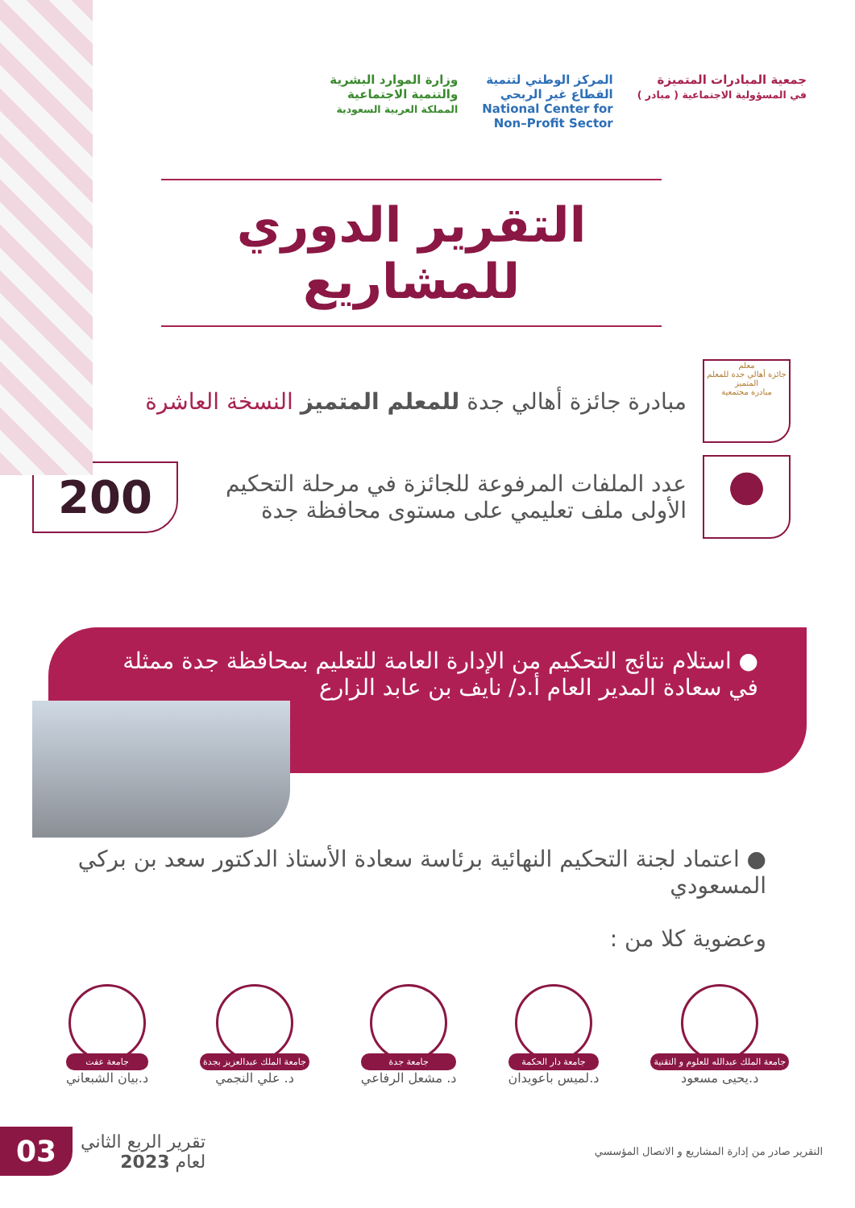جمعية المبادرات المتميزة
في المسؤولية الاجتماعية ( مبادر )
المركز الوطني لتنمية
القطاع غير الربحي
National Center for
Non–Profit Sector
وزارة الموارد البشرية
والتنمية الاجتماعية
المملكة العربية السعودية
التقرير الدوري للمشاريع
معلم
جائزة أهالي جدة للمعلم المتميز
مبادرة مجتمعية
مبادرة جائزة أهالي جدة للمعلم المتميز النسخة العاشرة
عدد الملفات المرفوعة للجائزة في مرحلة التحكيم الأولى ملف تعليمي على مستوى محافظة جدة
200
● استلام نتائج التحكيم من الإدارة العامة للتعليم بمحافظة جدة ممثلة في سعادة المدير العام أ.د/ نايف بن عابد الزارع
● اعتماد لجنة التحكيم النهائية برئاسة سعادة الأستاذ الدكتور سعد بن بركي المسعودي
وعضوية كلا من :
جامعة الملك عبدالله للعلوم و التقنية
د.يحيى مسعود
جامعة دار الحكمة
د.لميس باعويدان
جامعة جدة
د. مشعل الرفاعي
جامعة الملك عبدالعزيز بجدة
د. علي النجمي
جامعة عفت
د.بيان الشبعاني
التقرير صادر من إدارة المشاريع و الاتصال المؤسسي
03
تقرير الربع الثاني
لعام 2023